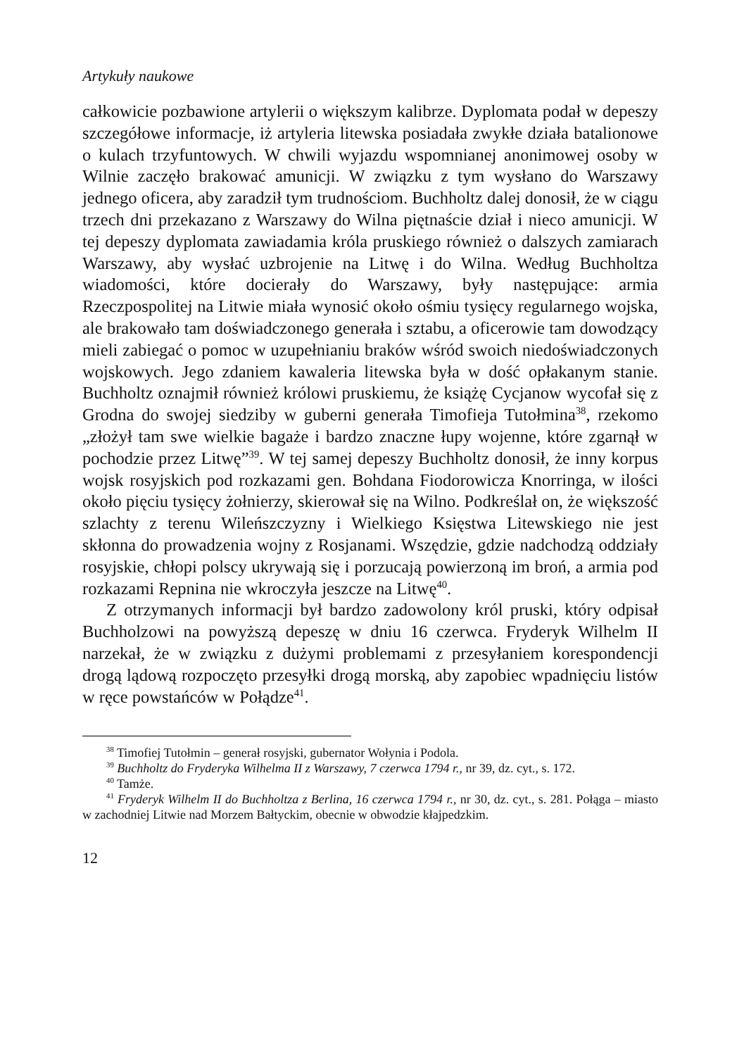Artykuły naukowe
całkowicie pozbawione artylerii o większym kalibrze. Dyplomata podał w depeszy szczegółowe informacje, iż artyleria litewska posiadała zwykłe działa batalionowe o kulach trzyfuntowych. W chwili wyjazdu wspomnianej anonimowej osoby w Wilnie zaczęło brakować amunicji. W związku z tym wysłano do Warszawy jednego oficera, aby zaradził tym trudnościom. Buchholtz dalej donosił, że w ciągu trzech dni przekazano z Warszawy do Wilna piętnaście dział i nieco amunicji. W tej depeszy dyplomata zawiadamia króla pruskiego również o dalszych zamiarach Warszawy, aby wysłać uzbrojenie na Litwę i do Wilna. Według Buchholtza wiadomości, które docierały do Warszawy, były następujące: armia Rzeczpospolitej na Litwie miała wynosić około ośmiu tysięcy regularnego wojska, ale brakowało tam doświadczonego generała i sztabu, a oficerowie tam dowodzący mieli zabiegać o pomoc w uzupełnianiu braków wśród swoich niedoświadczonych wojskowych. Jego zdaniem kawaleria litewska była w dość opłakanym stanie. Buchholtz oznajmił również królowi pruskiemu, że książę Cycjanow wycofał się z Grodna do swojej siedziby w guberni generała Timofieja Tutołmina<sup>38</sup>, rzekomo „złożył tam swe wielkie bagaże i bardzo znaczne łupy wojenne, które zgarnął w pochodzie przez Litwę”<sup>39</sup>. W tej samej depeszy Buchholtz donosił, że inny korpus wojsk rosyjskich pod rozkazami gen. Bohdana Fiodorowicza Knorringa, w ilości około pięciu tysięcy żołnierzy, skierował się na Wilno. Podkreślał on, że większość szlachty z terenu Wileńszczyzny i Wielkiego Księstwa Litewskiego nie jest skłonna do prowadzenia wojny z Rosjanami. Wszędzie, gdzie nadchodzą oddziały rosyjskie, chłopi polscy ukrywają się i porzucają powierzoną im broń, a armia pod rozkazami Repnina nie wkroczyła jeszcze na Litwę<sup>40</sup>.
Z otrzymanych informacji był bardzo zadowolony król pruski, który odpisał Buchholzowi na powyższą depeszę w dniu 16 czerwca. Fryderyk Wilhelm II narzekał, że w związku z dużymi problemami z przesyłaniem korespondencji drogą lądową rozpoczęto przesyłki drogą morską, aby zapobiec wpadnięciu listów w ręce powstańców w Połądze<sup>41</sup>.
<sup>38</sup> Timofiej Tutołmin – generał rosyjski, gubernator Wołynia i Podola.
<sup>39</sup> Buchholtz do Fryderyka Wilhelma II z Warszawy, 7 czerwca 1794 r., nr 39, dz. cyt., s. 172.
<sup>40</sup> Tamże.
<sup>41</sup> Fryderyk Wilhelm II do Buchholtza z Berlina, 16 czerwca 1794 r., nr 30, dz. cyt., s. 281. Połąga – miasto w zachodniej Litwie nad Morzem Bałtyckim, obecnie w obwodzie kłajpedzkim.
12